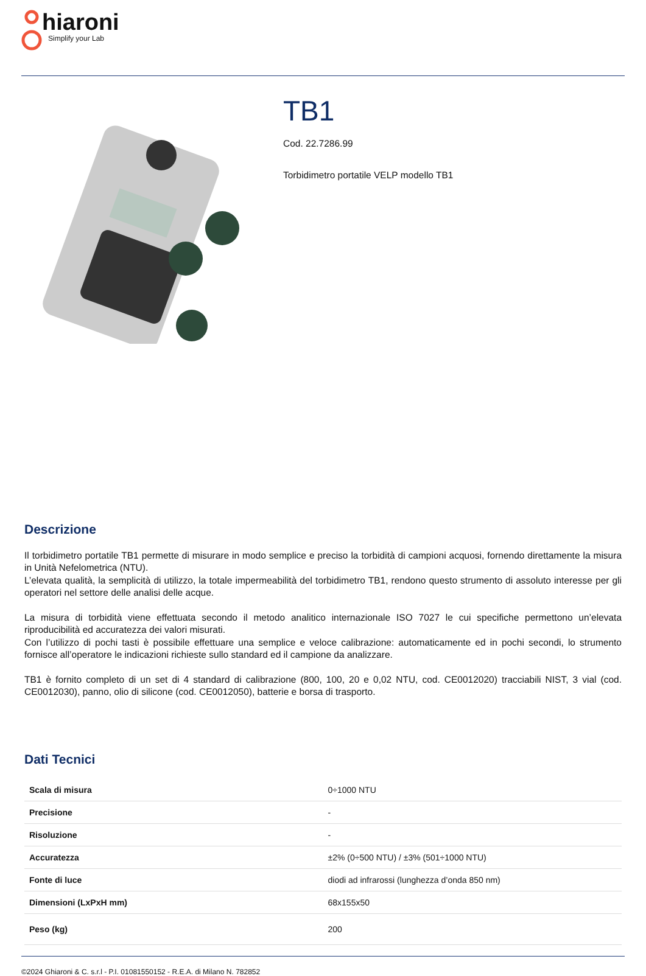hiaroni
Simplify your Lab
TB1
Cod. 22.7286.99
Torbidimetro portatile VELP modello TB1
Descrizione
Il torbidimetro portatile TB1 permette di misurare in modo semplice e preciso la torbidità di campioni acquosi, fornendo direttamente la misura in Unità Nefelometrica (NTU).
L’elevata qualità, la semplicità di utilizzo, la totale impermeabilità del torbidimetro TB1, rendono questo strumento di assoluto interesse per gli operatori nel settore delle analisi delle acque.
La misura di torbidità viene effettuata secondo il metodo analitico internazionale ISO 7027 le cui specifiche permettono un’elevata riproducibilità ed accuratezza dei valori misurati.
Con l’utilizzo di pochi tasti è possibile effettuare una semplice e veloce calibrazione: automaticamente ed in pochi secondi, lo strumento fornisce all’operatore le indicazioni richieste sullo standard ed il campione da analizzare.
TB1 è fornito completo di un set di 4 standard di calibrazione (800, 100, 20 e 0,02 NTU, cod. CE0012020) tracciabili NIST, 3 vial (cod. CE0012030), panno, olio di silicone (cod. CE0012050), batterie e borsa di trasporto.
Dati Tecnici
| Scala di misura | 0÷1000 NTU |
| Precisione | - |
| Risoluzione | - |
| Accuratezza | ±2% (0÷500 NTU) / ±3% (501÷1000 NTU) |
| Fonte di luce | diodi ad infrarossi (lunghezza d’onda 850 nm) |
| Dimensioni (LxPxH mm) | 68x155x50 |
| Peso (kg) | 200 |
©2024 Ghiaroni & C. s.r.l - P.I. 01081550152 - R.E.A. di Milano N. 782852